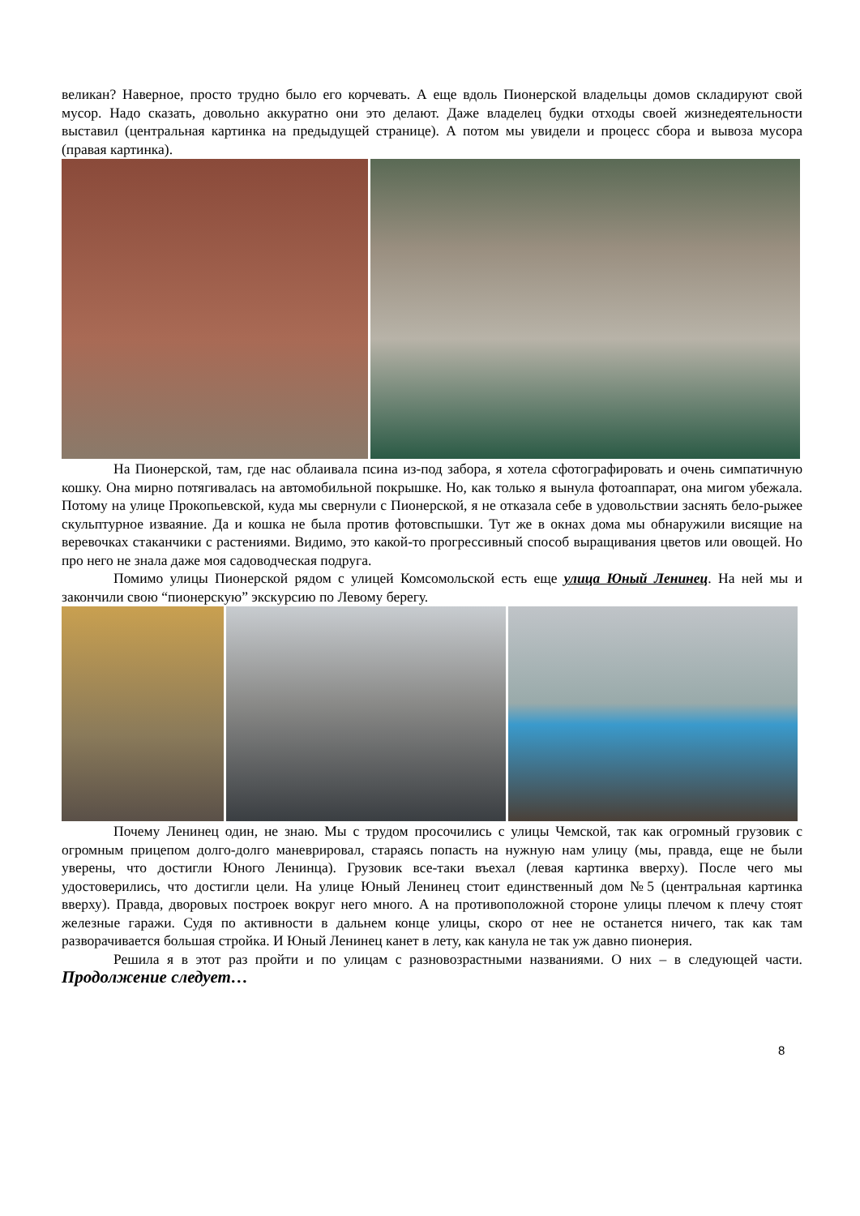великан? Наверное, просто трудно было его корчевать. А еще вдоль Пионерской владельцы домов складируют свой мусор. Надо сказать, довольно аккуратно они это делают. Даже владелец будки отходы своей жизнедеятельности выставил (центральная картинка на предыдущей странице). А потом мы увидели и процесс сбора и вывоза мусора (правая картинка).
На Пионерской, там, где нас облаивала псина из-под забора, я хотела сфотографировать и очень симпатичную кошку. Она мирно потягивалась на автомобильной покрышке. Но, как только я вынула фотоаппарат, она мигом убежала. Потому на улице Прокопьевской, куда мы свернули с Пионерской, я не отказала себе в удовольствии заснять бело-рыжее скульптурное изваяние. Да и кошка не была против фотовспышки. Тут же в окнах дома мы обнаружили висящие на веревочках стаканчики с растениями. Видимо, это какой-то прогрессивный способ выращивания цветов или овощей. Но про него не знала даже моя садоводческая подруга.
Помимо улицы Пионерской рядом с улицей Комсомольской есть еще улица Юный Ленинец. На ней мы и закончили свою “пионерскую” экскурсию по Левому берегу.
Почему Ленинец один, не знаю. Мы с трудом просочились с улицы Чемской, так как огромный грузовик с огромным прицепом долго-долго маневрировал, стараясь попасть на нужную нам улицу (мы, правда, еще не были уверены, что достигли Юного Ленинца). Грузовик все-таки въехал (левая картинка вверху). После чего мы удостоверились, что достигли цели. На улице Юный Ленинец стоит единственный дом №5 (центральная картинка вверху). Правда, дворовых построек вокруг него много. А на противоположной стороне улицы плечом к плечу стоят железные гаражи. Судя по активности в дальнем конце улицы, скоро от нее не останется ничего, так как там разворачивается большая стройка. И Юный Ленинец канет в лету, как канула не так уж давно пионерия.
Решила я в этот раз пройти и по улицам с разновозрастными названиями. О них – в следующей части. Продолжение следует…
8